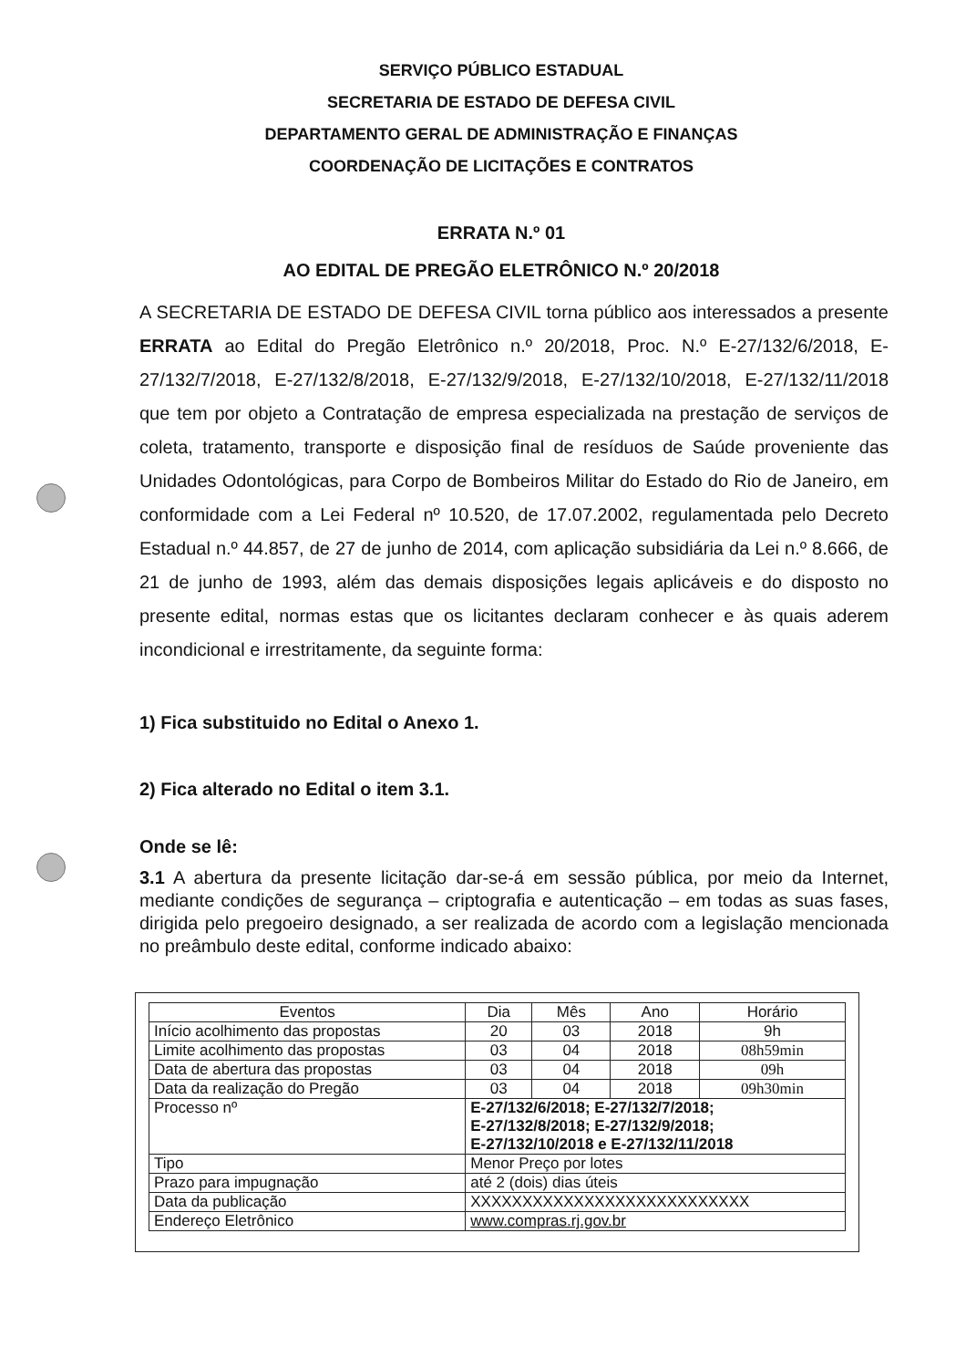SERVIÇO PÚBLICO ESTADUAL
SECRETARIA DE ESTADO DE DEFESA CIVIL
DEPARTAMENTO GERAL DE ADMINISTRAÇÃO E FINANÇAS
COORDENAÇÃO DE LICITAÇÕES E CONTRATOS
ERRATA N.º 01
AO EDITAL DE PREGÃO ELETRÔNICO N.º 20/2018
A SECRETARIA DE ESTADO DE DEFESA CIVIL torna público aos interessados a presente ERRATA ao Edital do Pregão Eletrônico n.º 20/2018, Proc. N.º E-27/132/6/2018, E-27/132/7/2018, E-27/132/8/2018, E-27/132/9/2018, E-27/132/10/2018, E-27/132/11/2018 que tem por objeto a Contratação de empresa especializada na prestação de serviços de coleta, tratamento, transporte e disposição final de resíduos de Saúde proveniente das Unidades Odontológicas, para Corpo de Bombeiros Militar do Estado do Rio de Janeiro, em conformidade com a Lei Federal nº 10.520, de 17.07.2002, regulamentada pelo Decreto Estadual n.º 44.857, de 27 de junho de 2014, com aplicação subsidiária da Lei n.º 8.666, de 21 de junho de 1993, além das demais disposições legais aplicáveis e do disposto no presente edital, normas estas que os licitantes declaram conhecer e às quais aderem incondicional e irrestritamente, da seguinte forma:
1) Fica substituido no Edital o Anexo 1.
2) Fica alterado no Edital o item 3.1.
Onde se lê:
3.1 A abertura da presente licitação dar-se-á em sessão pública, por meio da Internet, mediante condições de segurança – criptografia e autenticação – em todas as suas fases, dirigida pelo pregoeiro designado, a ser realizada de acordo com a legislação mencionada no preâmbulo deste edital, conforme indicado abaixo:
| Eventos | Dia | Mês | Ano | Horário |
| --- | --- | --- | --- | --- |
| Início acolhimento das propostas | 20 | 03 | 2018 | 9h |
| Limite acolhimento das propostas | 03 | 04 | 2018 | 08h59min |
| Data de abertura das propostas | 03 | 04 | 2018 | 09h |
| Data da realização do Pregão | 03 | 04 | 2018 | 09h30min |
| Processo nº | E-27/132/6/2018; E-27/132/7/2018; E-27/132/8/2018; E-27/132/9/2018; E-27/132/10/2018 e E-27/132/11/2018 | | | |
| Tipo | Menor Preço por lotes | | | |
| Prazo para impugnação | até 2 (dois) dias úteis | | | |
| Data da publicação | XXXXXXXXXXXXXXXXXXXXXXXXXXX | | | |
| Endereço Eletrônico | www.compras.rj.gov.br | | | |